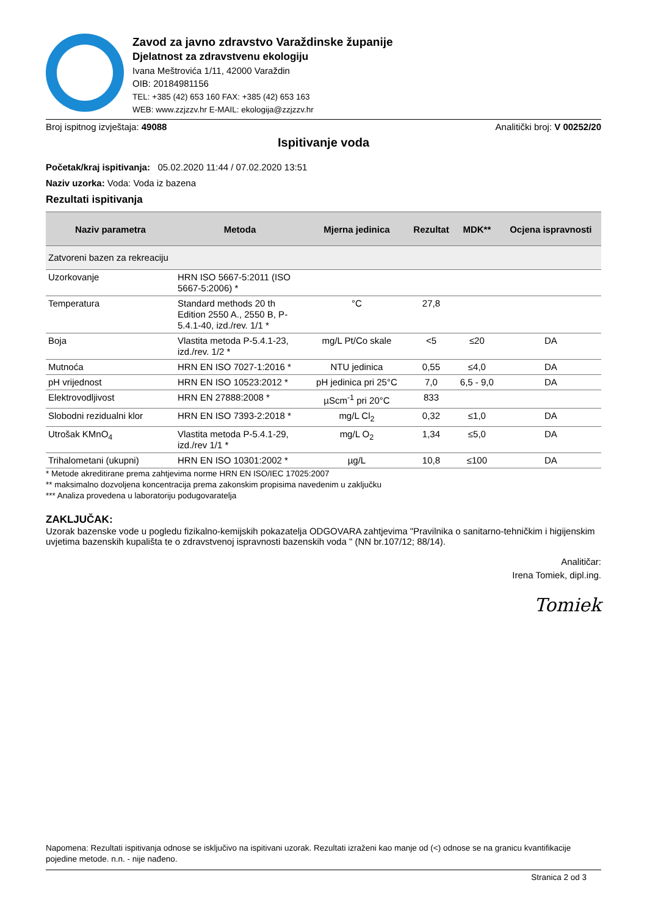Zavod za javno zdravstvo Varaždinske županije
Djelatnost za zdravstvenu ekologiju
Ivana Meštrovića 1/11, 42000 Varaždin
OIB: 20184981156
TEL: +385 (42) 653 160 FAX: +385 (42) 653 163
WEB: www.zzjzzv.hr E-MAIL: ekologija@zzjzzv.hr
Broj ispitnog izvještaja: 49088 Analitički broj: V 00252/20
Ispitivanje voda
Početak/kraj ispitivanja: 05.02.2020 11:44 / 07.02.2020 13:51
Naziv uzorka: Voda: Voda iz bazena
Rezultati ispitivanja
| Naziv parametra | Metoda | Mjerna jedinica | Rezultat | MDK** | Ocjena ispravnosti |
| --- | --- | --- | --- | --- | --- |
| Zatvoreni bazen za rekreaciju | | | | | |
| Uzorkovanje | HRN ISO 5667-5:2011 (ISO 5667-5:2006) * | | | | |
| Temperatura | Standard methods 20 th Edition 2550 A., 2550 B, P-5.4.1-40, izd./rev. 1/1 * | °C | 27,8 | | |
| Boja | Vlastita metoda P-5.4.1-23, izd./rev. 1/2 * | mg/L Pt/Co skale | <5 | ≤20 | DA |
| Mutnoća | HRN EN ISO 7027-1:2016 * | NTU jedinica | 0,55 | ≤4,0 | DA |
| pH vrijednost | HRN EN ISO 10523:2012 * | pH jedinica pri 25°C | 7,0 | 6,5 - 9,0 | DA |
| Elektrovodljivost | HRN EN 27888:2008 * | µScm<sup>-1</sup> pri 20°C | 833 | | |
| Slobodni rezidualni klor | HRN EN ISO 7393-2:2018 * | mg/L Cl<sub>2</sub> | 0,32 | ≤1,0 | DA |
| Utrošak KMnO<sub>4</sub> | Vlastita metoda P-5.4.1-29, izd./rev 1/1 * | mg/L O<sub>2</sub> | 1,34 | ≤5,0 | DA |
| Trihalometani (ukupni) | HRN EN ISO 10301:2002 * | µg/L | 10,8 | ≤100 | DA |
* Metode akreditirane prema zahtjevima norme HRN EN ISO/IEC 17025:2007
** maksimalno dozvoljena koncentracija prema zakonskim propisima navedenim u zaključku
*** Analiza provedena u laboratoriju podugovaratelja
ZAKLJUČAK:
Uzorak bazenske vode u pogledu fizikalno-kemijskih pokazatelja ODGOVARA zahtjevima "Pravilnika o sanitarno-tehničkim i higijenskim uvjetima bazenskih kupališta te o zdravstvenoj ispravnosti bazenskih voda " (NN br.107/12; 88/14).
Analitičar:
Irena Tomiek, dipl.ing.
Tomiek
Napomena: Rezultati ispitivanja odnose se isključivo na ispitivani uzorak. Rezultati izraženi kao manje od (<) odnose se na granicu kvantifikacije pojedine metode. n.n. - nije nađeno.
Stranica 2 od 3